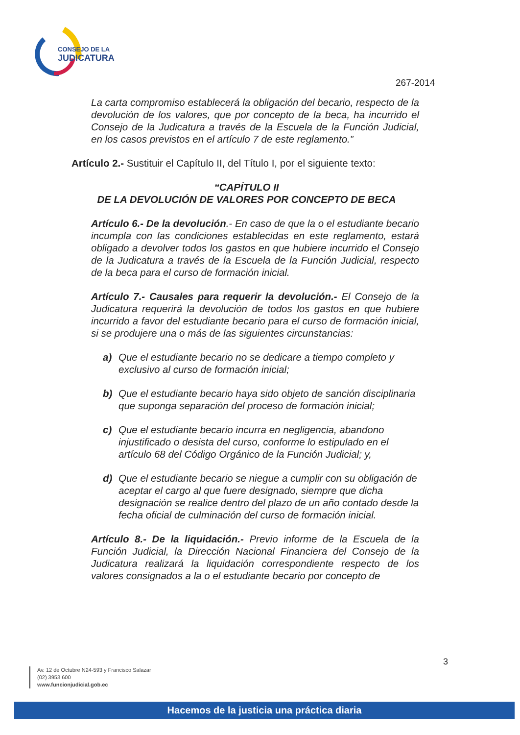CONSEJO DE LA
JUDICATURA
267-2014
La carta compromiso establecerá la obligación del becario, respecto de la devolución de los valores, que por concepto de la beca, ha incurrido el Consejo de la Judicatura a través de la Escuela de la Función Judicial, en los casos previstos en el artículo 7 de este reglamento.”
Artículo 2.- Sustituir el Capítulo II, del Título I, por el siguiente texto:
“CAPÍTULO II
DE LA DEVOLUCIÓN DE VALORES POR CONCEPTO DE BECA
Artículo 6.- De la devolución.- En caso de que la o el estudiante becario incumpla con las condiciones establecidas en este reglamento, estará obligado a devolver todos los gastos en que hubiere incurrido el Consejo de la Judicatura a través de la Escuela de la Función Judicial, respecto de la beca para el curso de formación inicial.
Artículo 7.- Causales para requerir la devolución.- El Consejo de la Judicatura requerirá la devolución de todos los gastos en que hubiere incurrido a favor del estudiante becario para el curso de formación inicial, si se produjere una o más de las siguientes circunstancias:
a) Que el estudiante becario no se dedicare a tiempo completo y exclusivo al curso de formación inicial;
b) Que el estudiante becario haya sido objeto de sanción disciplinaria que suponga separación del proceso de formación inicial;
c) Que el estudiante becario incurra en negligencia, abandono injustificado o desista del curso, conforme lo estipulado en el artículo 68 del Código Orgánico de la Función Judicial; y,
d) Que el estudiante becario se niegue a cumplir con su obligación de aceptar el cargo al que fuere designado, siempre que dicha designación se realice dentro del plazo de un año contado desde la fecha oficial de culminación del curso de formación inicial.
Artículo 8.- De la liquidación.- Previo informe de la Escuela de la Función Judicial, la Dirección Nacional Financiera del Consejo de la Judicatura realizará la liquidación correspondiente respecto de los valores consignados a la o el estudiante becario por concepto de
3
Av. 12 de Octubre N24-593 y Francisco Salazar
(02) 3953 600
www.funcionjudicial.gob.ec
Hacemos de la justicia una práctica diaria